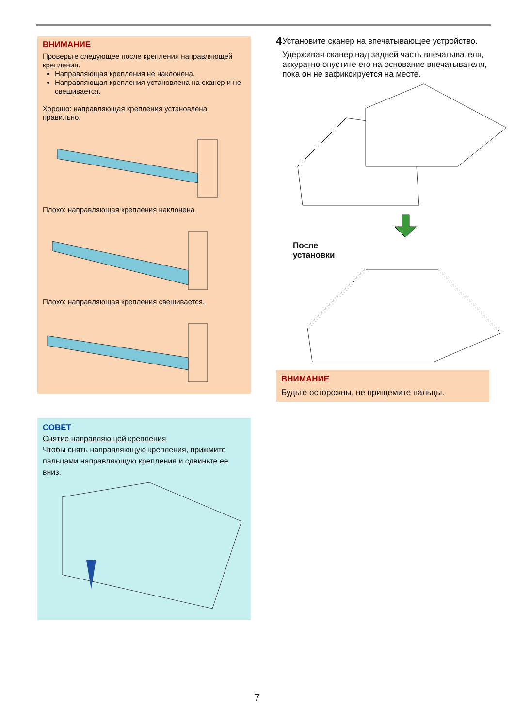ВНИМАНИЕ
Проверьте следующее после крепления направляющей крепления.
Направляющая крепления не наклонена.
Направляющая крепления установлена на сканер и не свешивается.
Хорошо: направляющая крепления установлена правильно.
Плохо: направляющая крепления наклонена
Плохо: направляющая крепления свешивается.
СОВЕТ
Снятие направляющей крепления
Чтобы снять направляющую крепления, прижмите пальцами направляющую крепления и сдвиньте ее вниз.
4
Установите сканер на впечатывающее устройство.
Удерживая сканер над задней часть впечатывателя, аккуратно опустите его на основание впечатывателя, пока он не зафиксируется на месте.
После
установки
ВНИМАНИЕ
Будьте осторожны, не прищемите пальцы.
7